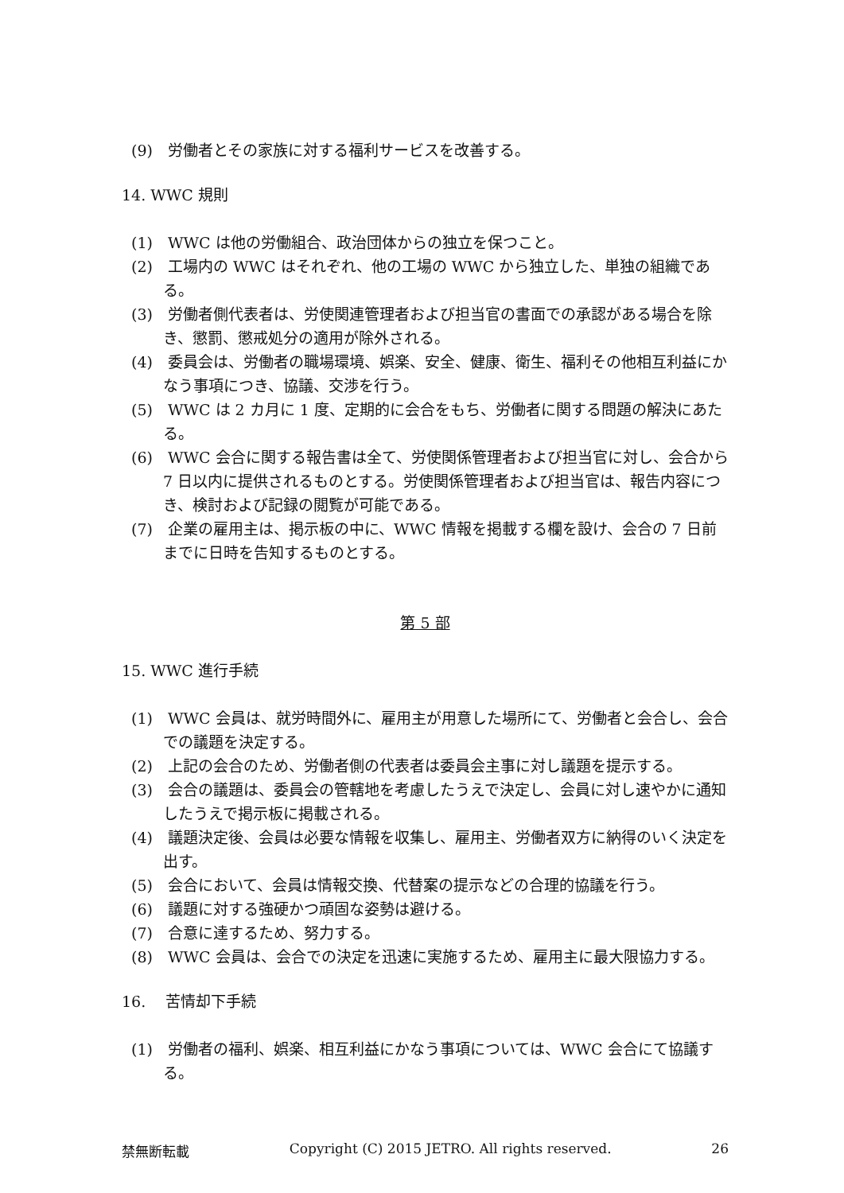(9)　労働者とその家族に対する福利サービスを改善する。
14. WWC 規則
(1)　WWC は他の労働組合、政治団体からの独立を保つこと。
(2)　工場内の WWC はそれぞれ、他の工場の WWC から独立した、単独の組織である。
(3)　労働者側代表者は、労使関連管理者および担当官の書面での承認がある場合を除き、懲罰、懲戒処分の適用が除外される。
(4)　委員会は、労働者の職場環境、娯楽、安全、健康、衛生、福利その他相互利益にかなう事項につき、協議、交渉を行う。
(5)　WWC は 2 カ月に 1 度、定期的に会合をもち、労働者に関する問題の解決にあたる。
(6)　WWC 会合に関する報告書は全て、労使関係管理者および担当官に対し、会合から 7 日以内に提供されるものとする。労使関係管理者および担当官は、報告内容につき、検討および記録の閲覧が可能である。
(7)　企業の雇用主は、掲示板の中に、WWC 情報を掲載する欄を設け、会合の 7 日前までに日時を告知するものとする。
第 5 部
15. WWC 進行手続
(1)　WWC 会員は、就労時間外に、雇用主が用意した場所にて、労働者と会合し、会合での議題を決定する。
(2)　上記の会合のため、労働者側の代表者は委員会主事に対し議題を提示する。
(3)　会合の議題は、委員会の管轄地を考慮したうえで決定し、会員に対し速やかに通知したうえで掲示板に掲載される。
(4)　議題決定後、会員は必要な情報を収集し、雇用主、労働者双方に納得のいく決定を出す。
(5)　会合において、会員は情報交換、代替案の提示などの合理的協議を行う。
(6)　議題に対する強硬かつ頑固な姿勢は避ける。
(7)　合意に達するため、努力する。
(8)　WWC 会員は、会合での決定を迅速に実施するため、雇用主に最大限協力する。
16.　 苦情却下手続
(1)　労働者の福利、娯楽、相互利益にかなう事項については、WWC 会合にて協議する。
禁無断転載 Copyright (C) 2015 JETRO. All rights reserved. 26